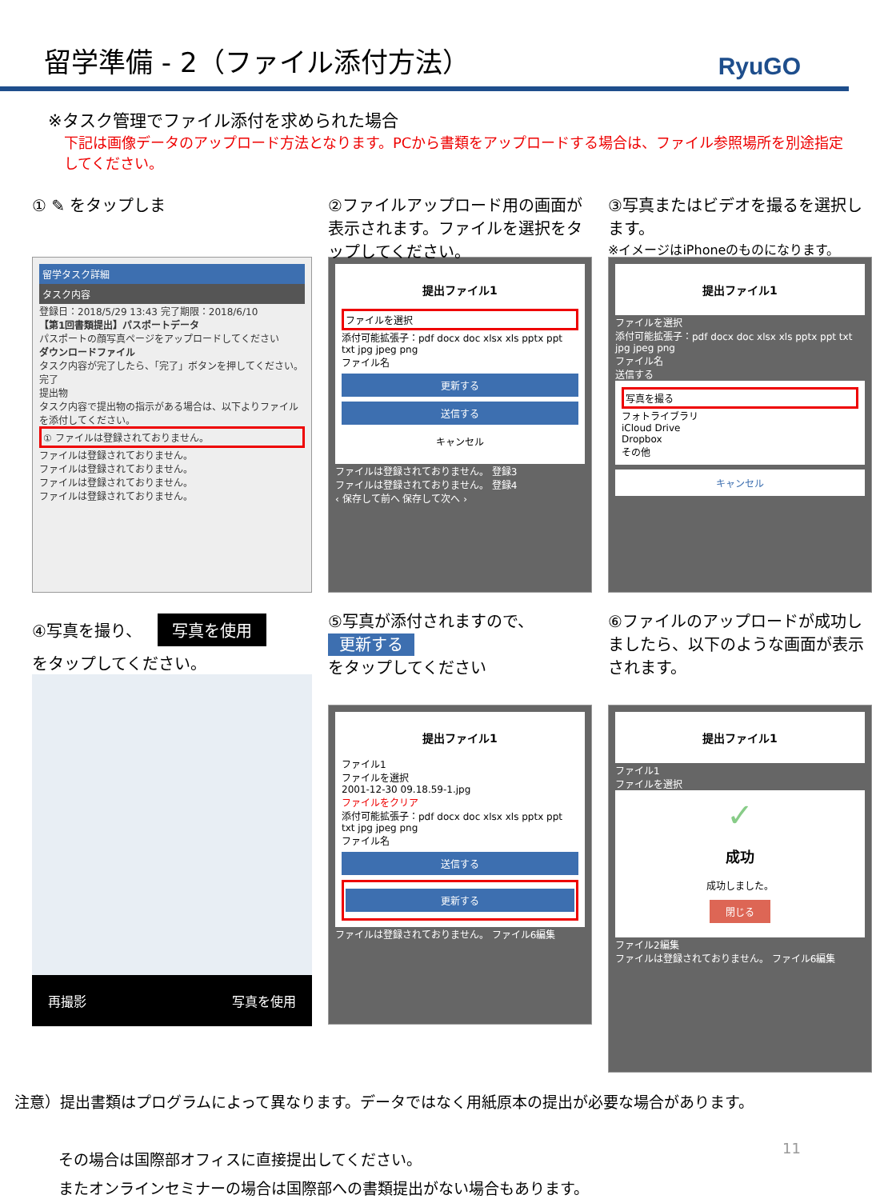留学準備 - 2（ファイル添付方法）
RyuGO
※タスク管理でファイル添付を求められた場合
下記は画像データのアップロード方法となります。PCから書類をアップロードする場合は、ファイル参照場所を別途指定してください。
① ✎ をタップしま
留学タスク詳細
タスク内容
登録日：2018/5/29 13:43 完了期限：2018/6/10
【第1回書類提出】パスポートデータ
パスポートの顔写真ページをアップロードしてください
ダウンロードファイル
タスク内容が完了したら、「完了」ボタンを押してください。
完了
提出物
タスク内容で提出物の指示がある場合は、以下よりファイルを添付してください。
① ファイルは登録されておりません。
ファイルは登録されておりません。
ファイルは登録されておりません。
ファイルは登録されておりません。
ファイルは登録されておりません。
②ファイルアップロード用の画面が表示されます。ファイルを選択をタップしてください。
提出ファイル1
ファイルを選択
添付可能拡張子：pdf docx doc xlsx xls pptx ppt txt jpg jpeg png
ファイル名
更新する
送信する
キャンセル
ファイルは登録されておりません。 登録3
ファイルは登録されておりません。 登録4
‹ 保存して前へ 保存して次へ ›
③写真またはビデオを撮るを選択します。
※イメージはiPhoneのものになります。
提出ファイル1
ファイルを選択
添付可能拡張子：pdf docx doc xlsx xls pptx ppt txt jpg jpeg png
ファイル名
送信する
写真を撮る
フォトライブラリ
iCloud Drive
Dropbox
その他
キャンセル
④写真を撮り、
写真を使用
をタップしてください。
再撮影 写真を使用
⑤写真が添付されますので、
更新する
をタップしてください
提出ファイル1
ファイル1
ファイルを選択
2001-12-30 09.18.59-1.jpg
ファイルをクリア
添付可能拡張子：pdf docx doc xlsx xls pptx ppt txt jpg jpeg png
ファイル名
送信する
更新する
ファイルは登録されておりません。 ファイル6編集
⑥ファイルのアップロードが成功しましたら、以下のような画面が表示されます。
提出ファイル1
ファイル1
ファイルを選択
✓
成功
成功しました。
閉じる
ファイル2編集
ファイルは登録されておりません。 ファイル6編集
注意）提出書類はプログラムによって異なります。データではなく用紙原本の提出が必要な場合があります。
その場合は国際部オフィスに直接提出してください。
またオンラインセミナーの場合は国際部への書類提出がない場合もあります。
11